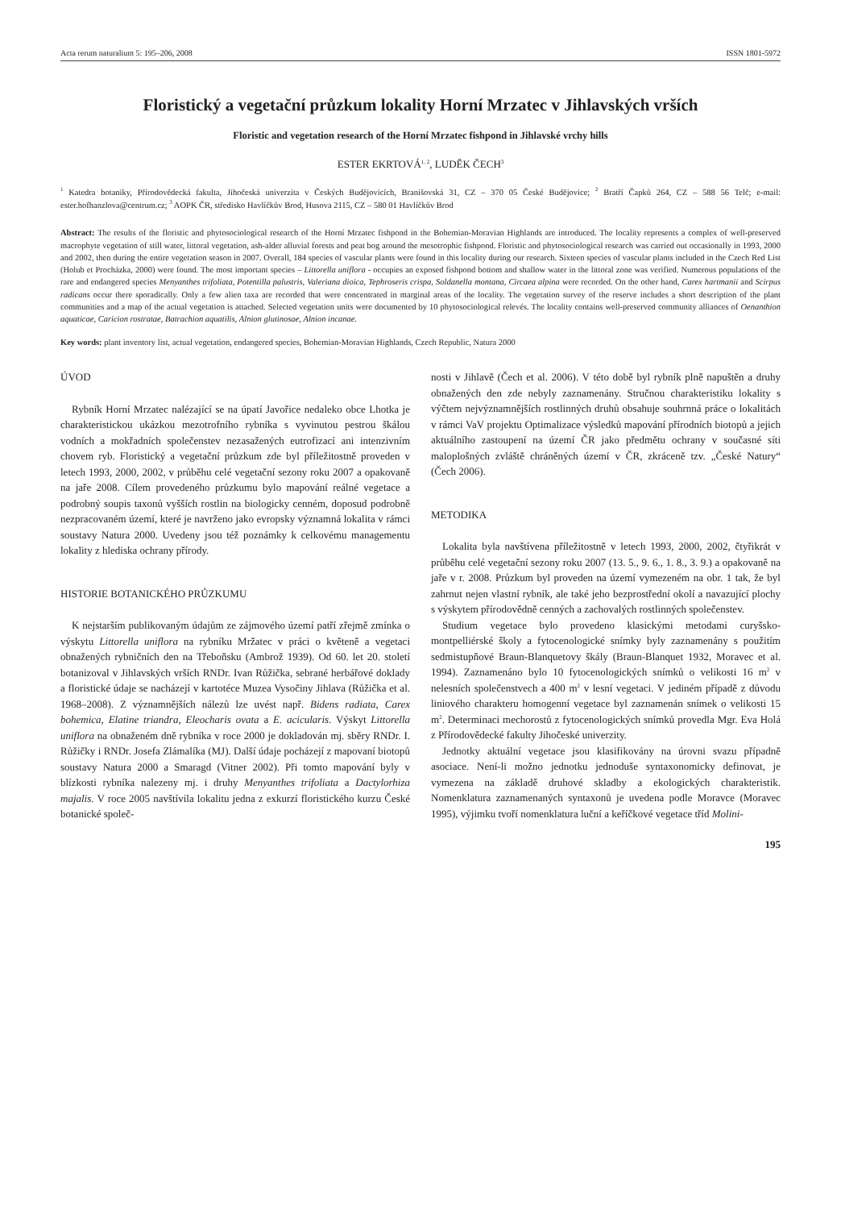Acta rerum naturalium 5: 195–206, 2008 ISSN 1801-5972
Floristický a vegetační průzkum lokality Horní Mrzatec v Jihlavských vrších
Floristic and vegetation research of the Horní Mrzatec fishpond in Jihlavské vrchy hills
ESTER EKRTOVÁ<sup>1, 2</sup>, LUDĚK ČECH<sup>3</sup>
<sup>1</sup> Katedra botaniky, Přírodovědecká fakulta, Jihočeská univerzita v Českých Budějovicích, Branišovská 31, CZ – 370 05 České Budějovice; <sup>2</sup> Bratří Čapků 264, CZ – 588 56 Telč; e-mail: ester.hofhanzlova@centrum.cz; <sup>3</sup> AOPK ČR, středisko Havlíčkův Brod, Husova 2115, CZ – 580 01 Havlíčkův Brod
Abstract: The results of the floristic and phytosociological research of the Horní Mrzatec fishpond in the Bohemian-Moravian Highlands are introduced. The locality represents a complex of well-preserved macrophyte vegetation of still water, littoral vegetation, ash-alder alluvial forests and peat bog around the mesotrophic fishpond. Floristic and phytosociological research was carried out occasionally in 1993, 2000 and 2002, then during the entire vegetation season in 2007. Overall, 184 species of vascular plants were found in this locality during our research. Sixteen species of vascular plants included in the Czech Red List (Holub et Procházka, 2000) were found. The most important species – Littorella uniflora - occupies an exposed fishpond bottom and shallow water in the littoral zone was verified. Numerous populations of the rare and endangered species Menyanthes trifoliata, Potentilla palustris, Valeriana dioica, Tephroseris crispa, Soldanella montana, Circaea alpina were recorded. On the other hand, Carex hartmanii and Scirpus radicans occur there sporadically. Only a few alien taxa are recorded that were concentrated in marginal areas of the locality. The vegetation survey of the reserve includes a short description of the plant communities and a map of the actual vegetation is attached. Selected vegetation units were documented by 10 phytosociological relevés. The locality contains well-preserved community alliances of Oenanthion aquaticae, Caricion rostratae, Batrachion aquatilis, Alnion glutinosae, Alnion incanae.
Key words: plant inventory list, actual vegetation, endangered species, Bohemian-Moravian Highlands, Czech Republic, Natura 2000
ÚVOD
Rybník Horní Mrzatec nalézající se na úpatí Javořice nedaleko obce Lhotka je charakteristickou ukázkou mezotrofního rybníka s vyvinutou pestrou škálou vodních a mokřadních společenstev nezasažených eutrofizací ani intenzivním chovem ryb. Floristický a vegetační průzkum zde byl příležitostně proveden v letech 1993, 2000, 2002, v průběhu celé vegetační sezony roku 2007 a opakovaně na jaře 2008. Cílem provedeného průzkumu bylo mapování reálné vegetace a podrobný soupis taxonů vyšších rostlin na biologicky cenném, doposud podrobně nezpracovaném území, které je navrženo jako evropsky významná lokalita v rámci soustavy Natura 2000. Uvedeny jsou též poznámky k celkovému managementu lokality z hlediska ochrany přírody.
HISTORIE BOTANICKÉHO PRŮZKUMU
K nejstarším publikovaným údajům ze zájmového území patří zřejmě zmínka o výskytu Littorella uniflora na rybníku Mržatec v práci o květeně a vegetaci obnažených rybničních den na Třeboňsku (Ambrož 1939). Od 60. let 20. století botanizoval v Jihlavských vrších RNDr. Ivan Růžička, sebrané herbářové doklady a floristické údaje se nacházejí v kartotéce Muzea Vysočiny Jihlava (Růžička et al. 1968–2008). Z významnějších nálezů lze uvést např. Bidens radiata, Carex bohemica, Elatine triandra, Eleocharis ovata a E. acicularis. Výskyt Littorella uniflora na obnaženém dně rybníka v roce 2000 je dokladován mj. sběry RNDr. I. Růžičky i RNDr. Josefa Zlámalíka (MJ). Další údaje pocházejí z mapovaní biotopů soustavy Natura 2000 a Smaragd (Vitner 2002). Při tomto mapování byly v blízkosti rybníka nalezeny mj. i druhy Menyanthes trifoliata a Dactylorhiza majalis. V roce 2005 navštívila lokalitu jedna z exkurzí floristického kurzu České botanické společ-
nosti v Jihlavě (Čech et al. 2006). V této době byl rybník plně napuštěn a druhy obnažených den zde nebyly zaznamenány. Stručnou charakteristiku lokality s výčtem nejvýznamnějších rostlinných druhů obsahuje souhrnná práce o lokalitách v rámci VaV projektu Optimalizace výsledků mapování přírodních biotopů a jejich aktuálního zastoupení na území ČR jako předmětu ochrany v současné síti maloplošných zvláště chráněných území v ČR, zkráceně tzv. „České Natury“ (Čech 2006).
METODIKA
Lokalita byla navštívena příležitostně v letech 1993, 2000, 2002, čtyřikrát v průběhu celé vegetační sezony roku 2007 (13. 5., 9. 6., 1. 8., 3. 9.) a opakovaně na jaře v r. 2008. Průzkum byl proveden na území vymezeném na obr. 1 tak, že byl zahrnut nejen vlastní rybník, ale také jeho bezprostřední okolí a navazující plochy s výskytem přírodovědně cenných a zachovalých rostlinných společenstev.
Studium vegetace bylo provedeno klasickými metodami curyšsko-montpelliérské školy a fytocenologické snímky byly zaznamenány s použitím sedmistupňové Braun-Blanquetovy škály (Braun-Blanquet 1932, Moravec et al. 1994). Zaznamenáno bylo 10 fytocenologických snímků o velikosti 16 m<sup>2</sup> v nelesních společenstvech a 400 m<sup>2</sup> v lesní vegetaci. V jediném případě z důvodu liniového charakteru homogenní vegetace byl zaznamenán snímek o velikosti 15 m<sup>2</sup>. Determinaci mechorostů z fytocenologických snímků provedla Mgr. Eva Holá z Přírodovědecké fakulty Jihočeské univerzity.
Jednotky aktuální vegetace jsou klasifikovány na úrovni svazu případně asociace. Není-li možno jednotku jednoduše syntaxonomicky definovat, je vymezena na základě druhové skladby a ekologických charakteristik. Nomenklatura zaznamenaných syntaxonů je uvedena podle Moravce (Moravec 1995), výjimku tvoří nomenklatura luční a keříčkové vegetace tříd Molini-
195